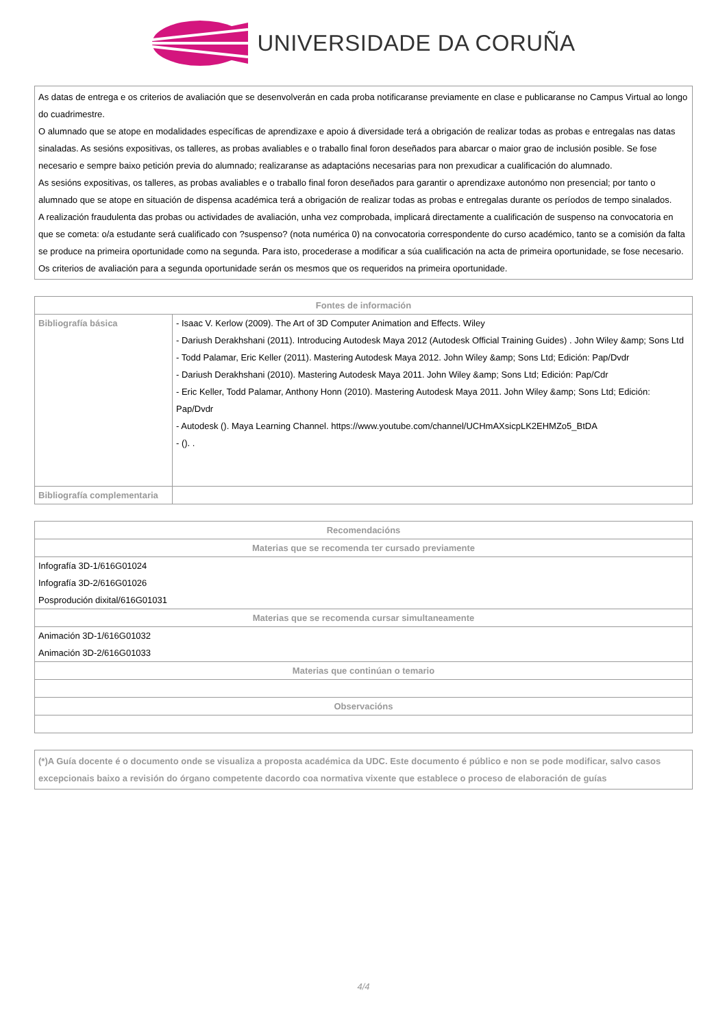UNIVERSIDADE DA CORUÑA
As datas de entrega e os criterios de avaliación que se desenvolverán en cada proba notificaranse previamente en clase e publicaranse no Campus Virtual ao longo do cuadrimestre.
O alumnado que se atope en modalidades específicas de aprendizaxe e apoio á diversidade terá a obrigación de realizar todas as probas e entregalas nas datas sinaladas. As sesións expositivas, os talleres, as probas avaliables e o traballo final foron deseñados para abarcar o maior grao de inclusión posible. Se fose necesario e sempre baixo petición previa do alumnado; realizaranse as adaptacións necesarias para non prexudicar a cualificación do alumnado.
As sesións expositivas, os talleres, as probas avaliables e o traballo final foron deseñados para garantir o aprendizaxe autonómo non presencial; por tanto o alumnado que se atope en situación de dispensa académica terá a obrigación de realizar todas as probas e entregalas durante os períodos de tempo sinalados.
A realización fraudulenta das probas ou actividades de avaliación, unha vez comprobada, implicará directamente a cualificación de suspenso na convocatoria en que se cometa: o/a estudante será cualificado con ?suspenso? (nota numérica 0) na convocatoria correspondente do curso académico, tanto se a comisión da falta se produce na primeira oportunidade como na segunda. Para isto, procederase a modificar a súa cualificación na acta de primeira oportunidade, se fose necesario.
Os criterios de avaliación para a segunda oportunidade serán os mesmos que os requeridos na primeira oportunidade.
| Fontes de información | |
| --- | --- |
| Bibliografía básica | - Isaac V. Kerlow (2009). The Art of 3D Computer Animation and Effects. Wiley - Dariush Derakhshani (2011). Introducing Autodesk Maya 2012 (Autodesk Official Training Guides) . John Wiley &amp; Sons Ltd - Todd Palamar, Eric Keller (2011). Mastering Autodesk Maya 2012. John Wiley &amp; Sons Ltd; Edición: Pap/Dvdr - Dariush Derakhshani (2010). Mastering Autodesk Maya 2011. John Wiley &amp; Sons Ltd; Edición: Pap/Cdr - Eric Keller, Todd Palamar, Anthony Honn (2010). Mastering Autodesk Maya 2011. John Wiley &amp; Sons Ltd; Edición: Pap/Dvdr - Autodesk (). Maya Learning Channel. https://www.youtube.com/channel/UCHmAXsicpLK2EHMZo5_BtDA - (). . |
| Bibliografía complementaria | |
| Recomendacións |
| --- |
| Materias que se recomenda ter cursado previamente |
| Infografía 3D-1/616G01024 Infografía 3D-2/616G01026 Posprodución dixital/616G01031 |
| Materias que se recomenda cursar simultaneamente |
| Animación 3D-1/616G01032 Animación 3D-2/616G01033 |
| Materias que continúan o temario |
| Observacións |
(*)A Guía docente é o documento onde se visualiza a proposta académica da UDC. Este documento é público e non se pode modificar, salvo casos excepcionais baixo a revisión do órgano competente dacordo coa normativa vixente que establece o proceso de elaboración de guías
4/4